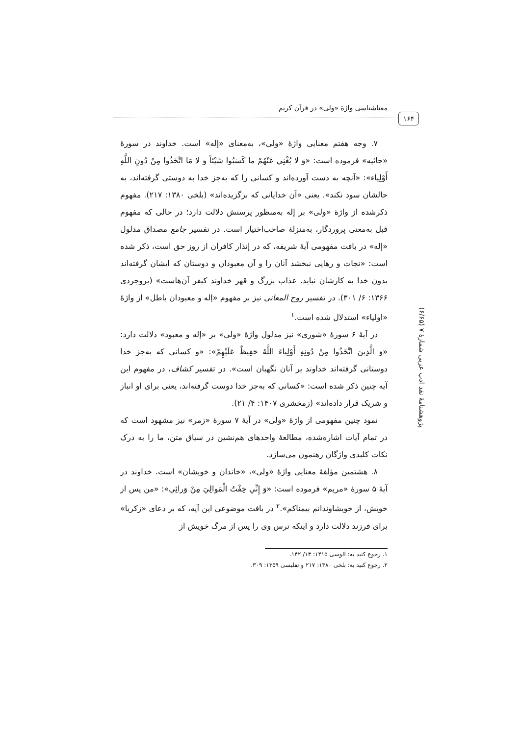معناشناسی واژهٔ «ولی» در قرآن کریم
۱۶۴
پژوهشنامهٔ نقد ادب عربی شمارهٔ ۷ (۶/۶۵)
۷. وجه هفتم معنایی واژهٔ «ولی»، به‌معنای «إله» است. خداوند در سورهٔ «جاثیه» فرموده است: «وَ لا يُغْنِي عَنْهُمْ ما كَسَبُوا شَيْئاً وَ لا مَا اتَّخَذُوا مِنْ دُونِ اللَّهِ أَوْلِياء»: «آنچه به دست آورده‌اند و کسانی را که به‌جز خدا به دوستی گرفته‌اند، به حالشان سود نکند». یعنی «آن خدایانی که برگزیده‌اند» (بلخی ۱۳۸۰: ۲۱۷). مفهوم ذکرشده از واژهٔ «ولی» بر إله به‌منظور پرستش دلالت دارد؛ در حالی که مفهوم قبل به‌معنی پروردگار، به‌منزلهٔ صاحب‌اختیار است. در تفسیر جامع مصداق مدلول «إله» در بافت مفهومی آیهٔ شریفه، که در إنذار کافران از روز حق است، ذکر شده است: «نجات و رهایی نبخشد آنان را و آن معبودان و دوستان که ایشان گرفته‌اند بدون خدا به کارشان نیاید. عذاب بزرگ و قهر خداوند کیفر آن‌هاست» (بروجردی ۱۳۶۶: ۶/ ۳۰۱). در تفسیر روح المعانی نیز بر مفهوم «إله و معبودان باطل» از واژهٔ «اولیاء» استدلال شده است.<sup>۱</sup>
در آیهٔ ۶ سورهٔ «شوری» نیز مدلول واژهٔ «ولی» بر «إله و معبود» دلالت دارد: «وَ الَّذِينَ اتَّخَذُوا مِنْ دُونِهِ أَوْلِياءَ اللَّهُ حَفِيظٌ عَلَيْهِمْ»: «و کسانی که به‌جز خدا دوستانی گرفته‌اند خداوند بر آنان نگهبان است». در تفسیر کشاف، در مفهوم این آیه چنین ذکر شده است: «کسانی که به‌جز خدا دوست گرفته‌اند، یعنی برای او انباز و شریک قرار داده‌اند» (زمخشری ۱۴۰۷: ۴/ ۲۱).
نمود چنین مفهومی از واژهٔ «ولی» در آیهٔ ۷ سورهٔ «زمر» نیز مشهود است که در تمام آیات اشاره‌شده، مطالعهٔ واحدهای هم‌نشین در سیاق متن، ما را به درک نکات کلیدی واژگان رهنمون می‌سازد.
۸. هشتمین مؤلفهٔ معنایی واژهٔ «ولی»، «خاندان و خویشان» است. خداوند در آیهٔ ۵ سورهٔ «مریم» فرموده است: «وَ إِنِّي خِفْتُ الْمَوالِيَ مِنْ وَرائِي»: «من پس از خویش، از خویشاوندانم بیمناکم».<sup>۲</sup> در بافت موضوعی این آیه، که بر دعای «زکریا» برای فرزند دلالت دارد و اینکه ترس وی را پس از مرگ خویش از
۱. رجوع کنید به: آلوسی ۱۴۱۵: ۱۳/ ۱۴۲.
۲. رجوع کنید به: بلخی ۱۳۸۰: ۲۱۷ و تفلیسی ۱۳۵۹: ۳۰۹.